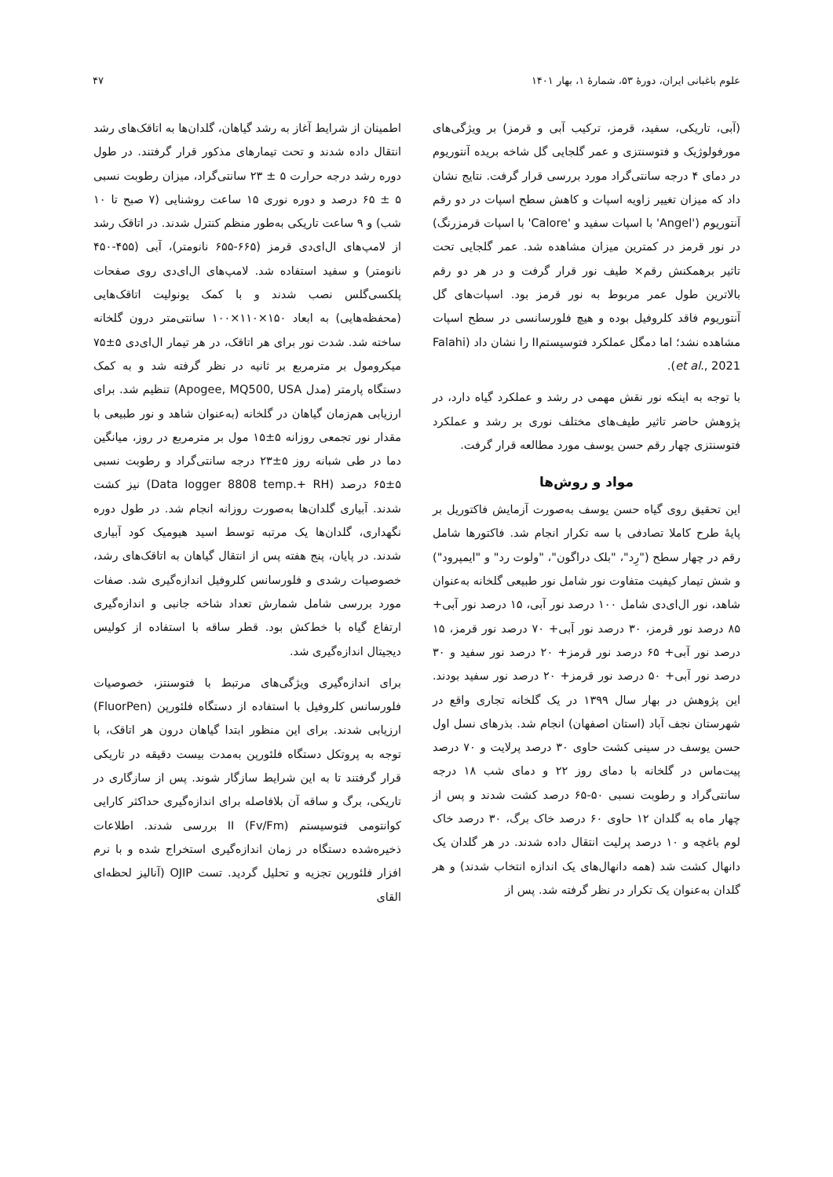علوم باغبانی ایران، دورهٔ ۵۳، شمارهٔ ۱، بهار ۱۴۰۱ ۴۷
(آبی، تاریکی، سفید، قرمز، ترکیب آبی و قرمز) بر ویژگی‌های مورفولوژیک و فتوسنتزی و عمر گلجایی گل شاخه بریده آنتوریوم در دمای ۴ درجه سانتی‌گراد مورد بررسی قرار گرفت. نتایج نشان داد که میزان تغییر زاویه اسپات و کاهش سطح اسپات در دو رقم آنتوریوم ('Angel' با اسپات سفید و 'Calore' با اسپات قرمزرنگ) در نور قرمز در کمترین میزان مشاهده شد. عمر گلجایی تحت تاثیر برهمکنش رقم× طیف نور قرار گرفت و در هر دو رقم بالاترین طول عمر مربوط به نور قرمز بود. اسپات‌های گل آنتوریوم فاقد کلروفیل بوده و هیچ فلورسانسی در سطح اسپات مشاهده نشد؛ اما دمگل عملکرد فتوسیستمII را نشان داد (Falahi et al., 2021).
با توجه به اینکه نور نقش مهمی در رشد و عملکرد گیاه دارد، در پژوهش حاضر تاثیر طیف‌های مختلف نوری بر رشد و عملکرد فتوسنتزی چهار رقم حسن یوسف مورد مطالعه قرار گرفت.
مواد و روش‌ها
این تحقیق روی گیاه حسن یوسف به‌صورت آزمایش فاکتوریل بر پایهٔ طرح کاملا تصادفی با سه تکرار انجام شد. فاکتورها شامل رقم در چهار سطح ("رِد"، "بلک دراگون"، "ولوت رد" و "ایمپرود") و شش تیمار کیفیت متفاوت نور شامل نور طبیعی گلخانه به‌عنوان شاهد، نور ال‌ای‌دی شامل ۱۰۰ درصد نور آبی، ۱۵ درصد نور آبی+ ۸۵ درصد نور قرمز، ۳۰ درصد نور آبی+ ۷۰ درصد نور قرمز، ۱۵ درصد نور آبی+ ۶۵ درصد نور قرمز+ ۲۰ درصد نور سفید و ۳۰ درصد نور آبی+ ۵۰ درصد نور قرمز+ ۲۰ درصد نور سفید بودند. این پژوهش در بهار سال ۱۳۹۹ در یک گلخانه تجاری واقع در شهرستان نجف آباد (استان اصفهان) انجام شد. بذرهای نسل اول حسن یوسف در سینی کشت حاوی ۳۰ درصد پرلایت و ۷۰ درصد پیت‌ماس در گلخانه با دمای روز ۲۲ و دمای شب ۱۸ درجه سانتی‌گراد و رطوبت نسبی ۵۰-۶۵ درصد کشت شدند و پس از چهار ماه به گلدان ۱۲ حاوی ۶۰ درصد خاک برگ، ۳۰ درصد خاک لوم باغچه و ۱۰ درصد پرلیت انتقال داده شدند. در هر گلدان یک دانهال کشت شد (همه دانهال‌های یک اندازه انتخاب شدند) و هر گلدان به‌عنوان یک تکرار در نظر گرفته شد. پس از
اطمینان از شرایط آغاز به رشد گیاهان، گلدان‌ها به اتاقک‌های رشد انتقال داده شدند و تحت تیمارهای مذکور قرار گرفتند. در طول دوره رشد درجه حرارت ۵ ± ۲۳ سانتی‌گراد، میزان رطوبت نسبی ۵ ± ۶۵ درصد و دوره نوری ۱۵ ساعت روشنایی (۷ صبح تا ۱۰ شب) و ۹ ساعت تاریکی به‌طور منظم کنترل شدند. در اتاقک رشد از لامپ‌های ال‌ای‌دی قرمز (۶۶۵-۶۵۵ نانومتر)، آبی (۴۵۵-۴۵۰ نانومتر) و سفید استفاده شد. لامپ‌های ال‌ای‌دی روی صفحات پلکسی‌گلس نصب شدند و با کمک یونولیت اتاقک‌هایی (محفظه‌هایی) به ابعاد ۱۵۰×۱۱۰×۱۰۰ سانتی‌متر درون گلخانه ساخته شد. شدت نور برای هر اتاقک، در هر تیمار ال‌ای‌دی ۵±۷۵ میکرومول بر مترمربع بر ثانیه در نظر گرفته شد و به کمک دستگاه پارمتر (مدل Apogee, MQ500, USA) تنظیم شد. برای ارزیابی هم‌زمان گیاهان در گلخانه (به‌عنوان شاهد و نور طبیعی با مقدار نور تجمعی روزانه ۵±۱۵ مول بر مترمربع در روز، میانگین دما در طی شبانه روز ۵±۲۳ درجه سانتی‌گراد و رطوبت نسبی ۵±۶۵ درصد (Data logger 8808 temp.+ RH) نیز کشت شدند. آبیاری گلدان‌ها به‌صورت روزانه انجام شد. در طول دوره نگهداری، گلدان‌ها یک مرتبه توسط اسید هیومیک کود آبیاری شدند. در پایان، پنج هفته پس از انتقال گیاهان به اتاقک‌های رشد، خصوصیات رشدی و فلورسانس کلروفیل اندازه‌گیری شد. صفات مورد بررسی شامل شمارش تعداد شاخه جانبی و اندازه‌گیری ارتفاع گیاه با خط‌کش بود. قطر ساقه با استفاده از کولیس دیجیتال اندازه‌گیری شد.
برای اندازه‌گیری ویژگی‌های مرتبط با فتوسنتز، خصوصیات فلورسانس کلروفیل با استفاده از دستگاه فلئورپن (FluorPen) ارزیابی شدند. برای این منظور ابتدا گیاهان درون هر اتاقک، با توجه به پروتکل دستگاه فلئورپن به‌مدت بیست دقیقه در تاریکی قرار گرفتند تا به این شرایط سازگار شوند. پس از سازگاری در تاریکی، برگ و ساقه آن بلافاصله برای اندازه‌گیری حداکثر کارایی کوانتومی فتوسیستم II (Fv/Fm) بررسی شدند. اطلاعات ذخیره‌شده دستگاه در زمان اندازه‌گیری استخراج شده و با نرم افزار فلئورپن تجزیه و تحلیل گردید. تست OJIP (آنالیز لحظه‌ای القای